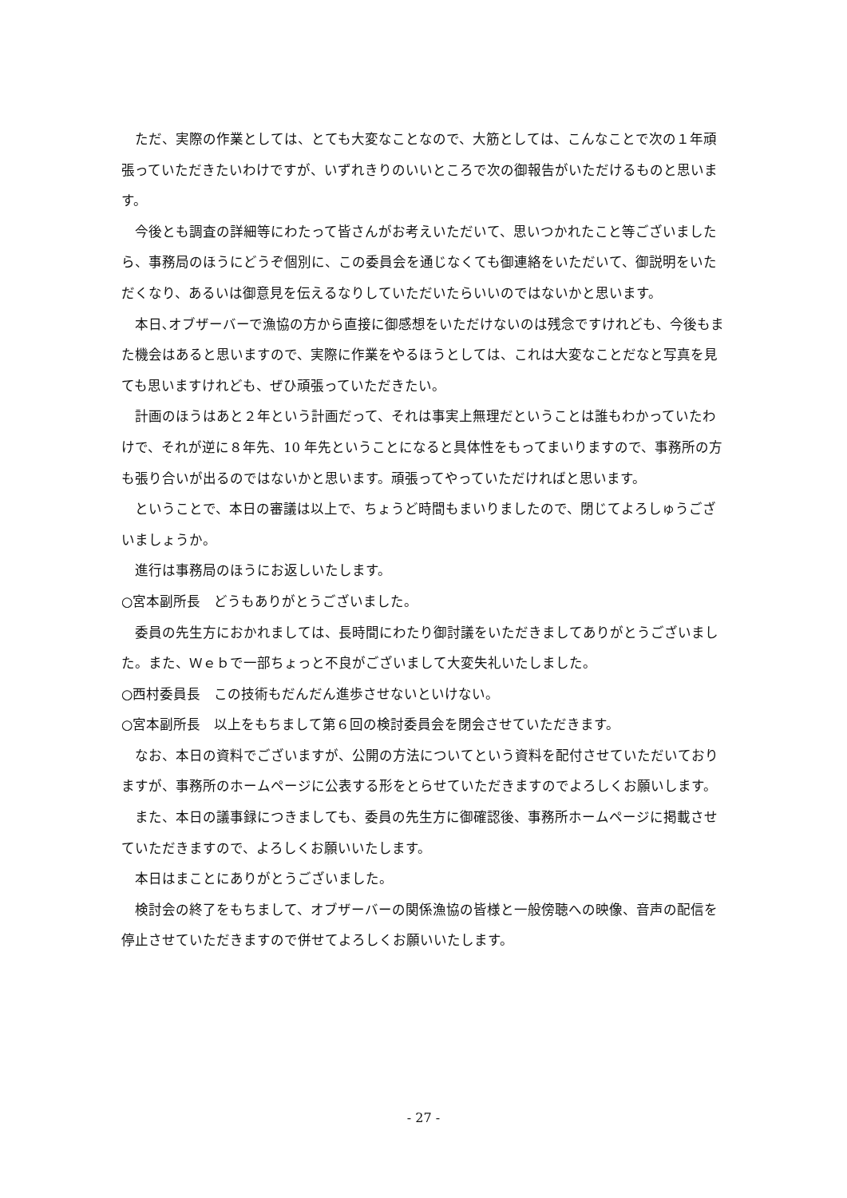ただ、実際の作業としては、とても大変なことなので、大筋としては、こんなことで次の１年頑張っていただきたいわけですが、いずれきりのいいところで次の御報告がいただけるものと思います。
今後とも調査の詳細等にわたって皆さんがお考えいただいて、思いつかれたこと等ございましたら、事務局のほうにどうぞ個別に、この委員会を通じなくても御連絡をいただいて、御説明をいただくなり、あるいは御意見を伝えるなりしていただいたらいいのではないかと思います。
本日､オブザーバーで漁協の方から直接に御感想をいただけないのは残念ですけれども、今後もまた機会はあると思いますので、実際に作業をやるほうとしては、これは大変なことだなと写真を見ても思いますけれども、ぜひ頑張っていただきたい。
計画のほうはあと２年という計画だって、それは事実上無理だということは誰もわかっていたわけで、それが逆に８年先、10 年先ということになると具体性をもってまいりますので、事務所の方も張り合いが出るのではないかと思います。頑張ってやっていただければと思います。
ということで、本日の審議は以上で、ちょうど時間もまいりましたので、閉じてよろしゅうございましょうか。
進行は事務局のほうにお返しいたします。
○宮本副所長　どうもありがとうございました。
委員の先生方におかれましては、長時間にわたり御討議をいただきましてありがとうございました。また、Ｗｅｂで一部ちょっと不良がございまして大変失礼いたしました。
○西村委員長　この技術もだんだん進歩させないといけない。
○宮本副所長　以上をもちまして第６回の検討委員会を閉会させていただきます。
なお、本日の資料でございますが、公開の方法についてという資料を配付させていただいておりますが、事務所のホームページに公表する形をとらせていただきますのでよろしくお願いします。
また、本日の議事録につきましても、委員の先生方に御確認後、事務所ホームページに掲載させていただきますので、よろしくお願いいたします。
本日はまことにありがとうございました。
検討会の終了をもちまして、オブザーバーの関係漁協の皆様と一般傍聴への映像、音声の配信を停止させていただきますので併せてよろしくお願いいたします。
- 27 -